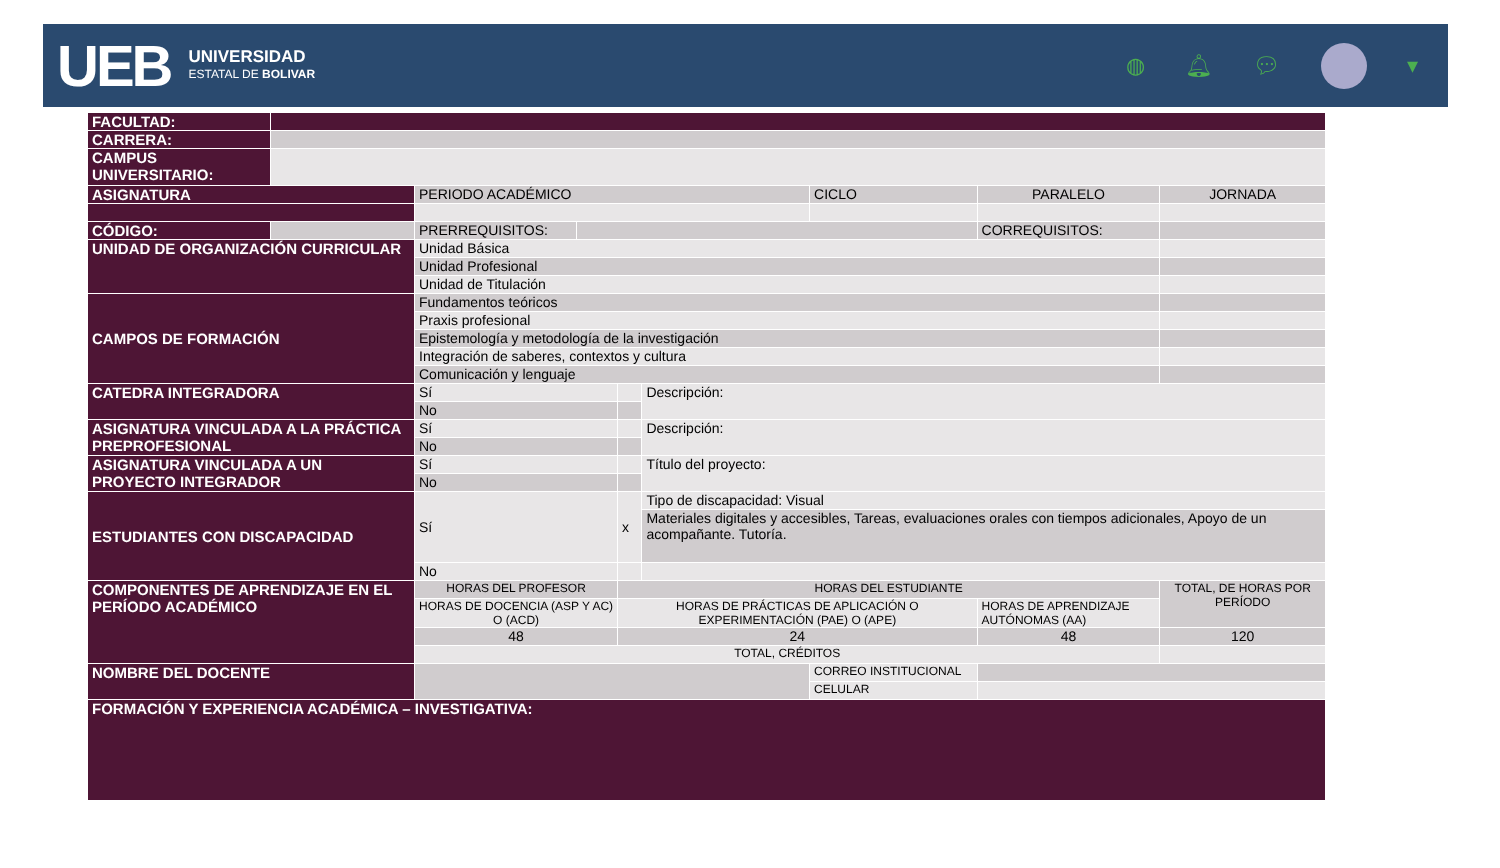UEB
UNIVERSIDAD
ESTATAL DE BOLIVAR
◍ 🔔︎ 💬︎ ▾
| FACULTAD: | | | | | | | | |
| CARRERA: | | | | | | | | |
| CAMPUS UNIVERSITARIO: | | | | | | | | |
| ASIGNATURA | | PERIODO ACADÉMICO | | | | CICLO | PARALELO | JORNADA |
| CÓDIGO: | | PRERREQUISITOS: | | | | | CORREQUISITOS: | |
| UNIDAD DE ORGANIZACIÓN CURRICULAR | | Unidad Básica | | | | | | |
| | | Unidad Profesional | | | | | | |
| | | Unidad de Titulación | | | | | | |
| CAMPOS DE FORMACIÓN | | Fundamentos teóricos | | | | | | |
| | | Praxis profesional | | | | | | |
| | | Epistemología y metodología de la investigación | | | | | | |
| | | Integración de saberes, contextos y cultura | | | | | | |
| | | Comunicación y lenguaje | | | | | | |
| CATEDRA INTEGRADORA | | Sí | | | Descripción: | | | |
| | | No | | | | | | |
| ASIGNATURA VINCULADA A LA PRÁCTICA PREPROFESIONAL | | Sí | | | Descripción: | | | |
| | | No | | | | | | |
| ASIGNATURA VINCULADA A UN PROYECTO INTEGRADOR | | Sí | | | Título del proyecto: | | | |
| | | No | | | | | | |
| ESTUDIANTES CON DISCAPACIDAD | | Sí | | x | Tipo de discapacidad: Visual | | | |
| | | | | | Materiales digitales y accesibles, Tareas, evaluaciones orales con tiempos adicionales, Apoyo de un acompañante. Tutoría. | | | |
| | | No | | | | | | |
| COMPONENTES DE APRENDIZAJE EN EL PERÍODO ACADÉMICO | | HORAS DEL PROFESOR | | HORAS DEL ESTUDIANTE | | | | TOTAL, DE HORAS POR PERÍODO |
| | | HORAS DE DOCENCIA (ASP Y AC) O (ACD) | | HORAS DE PRÁCTICAS DE APLICACIÓN O EXPERIMENTACIÓN (PAE) O (APE) | | | HORAS DE APRENDIZAJE AUTÓNOMAS (AA) | |
| | | 48 | | 24 | | | 48 | 120 |
| | | TOTAL, CRÉDITOS | | | | | | |
| NOMBRE DEL DOCENTE | | | | | | CORREO INSTITUCIONAL | | |
| | | | | | | CELULAR | | |
| FORMACIÓN Y EXPERIENCIA ACADÉMICA – INVESTIGATIVA: | | | | | | | | |